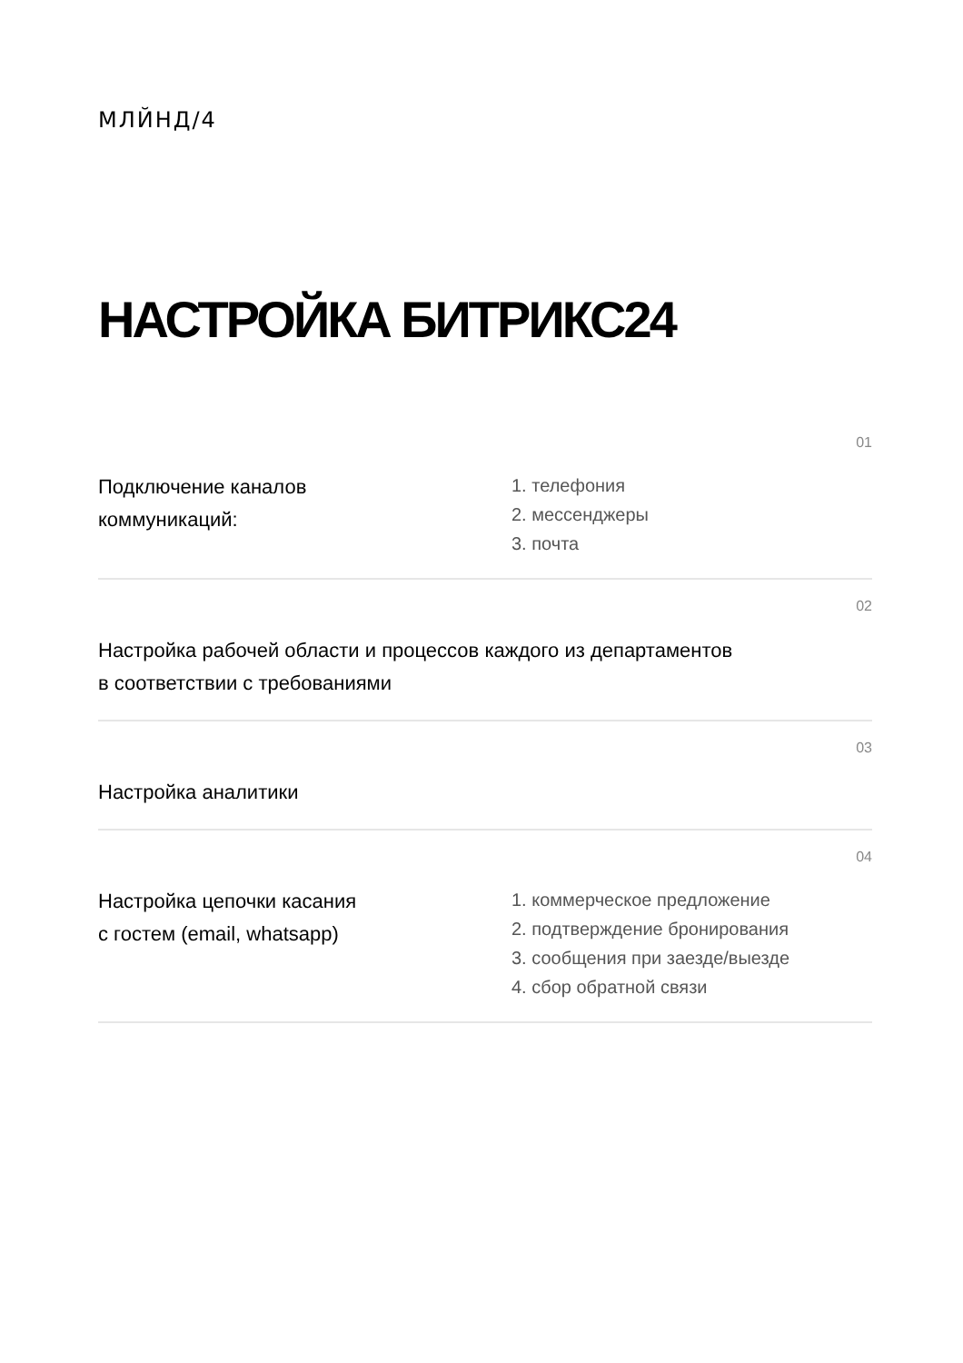МЛЙНД/4
НАСТРОЙКА БИТРИКС24
01
Подключение каналов
коммуникаций:
1. телефония
2. мессенджеры
3. почта
02
Настройка рабочей области и процессов каждого из департаментов
в соответствии с требованиями
03
Настройка аналитики
04
Настройка цепочки касания
с гостем (email, whatsapp)
1. коммерческое предложение
2. подтверждение бронирования
3. сообщения при заезде/выезде
4. сбор обратной связи